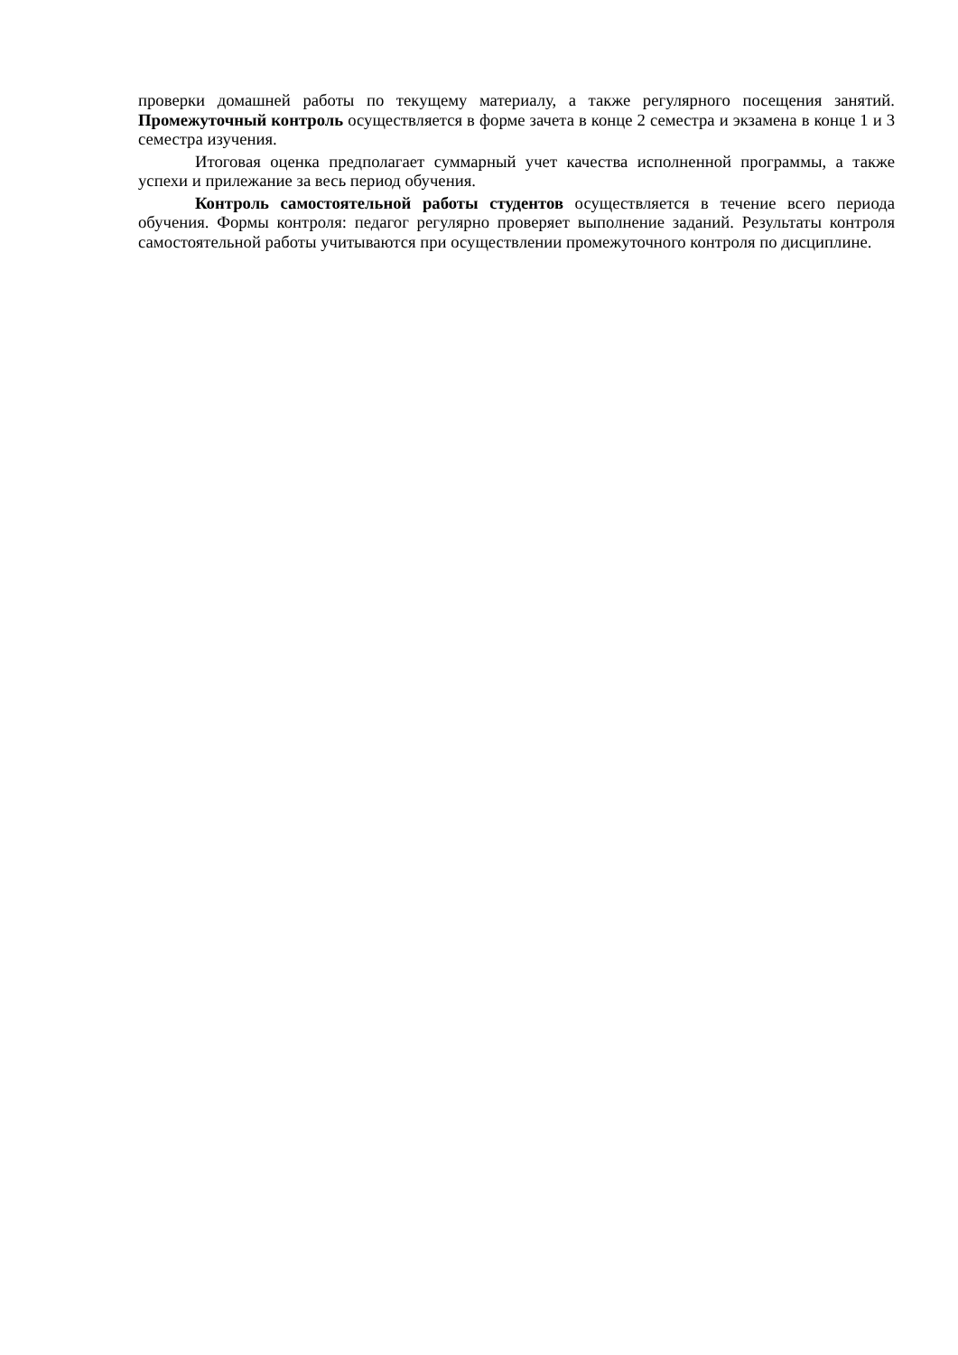проверки домашней работы по текущему материалу, а также регулярного посещения занятий. Промежуточный контроль осуществляется в форме зачета в конце 2 семестра и экзамена в конце 1 и 3 семестра изучения.
Итоговая оценка предполагает суммарный учет качества исполненной программы, а также успехи и прилежание за весь период обучения.
Контроль самостоятельной работы студентов осуществляется в течение всего периода обучения. Формы контроля: педагог регулярно проверяет выполнение заданий. Результаты контроля самостоятельной работы учитываются при осуществлении промежуточного контроля по дисциплине.